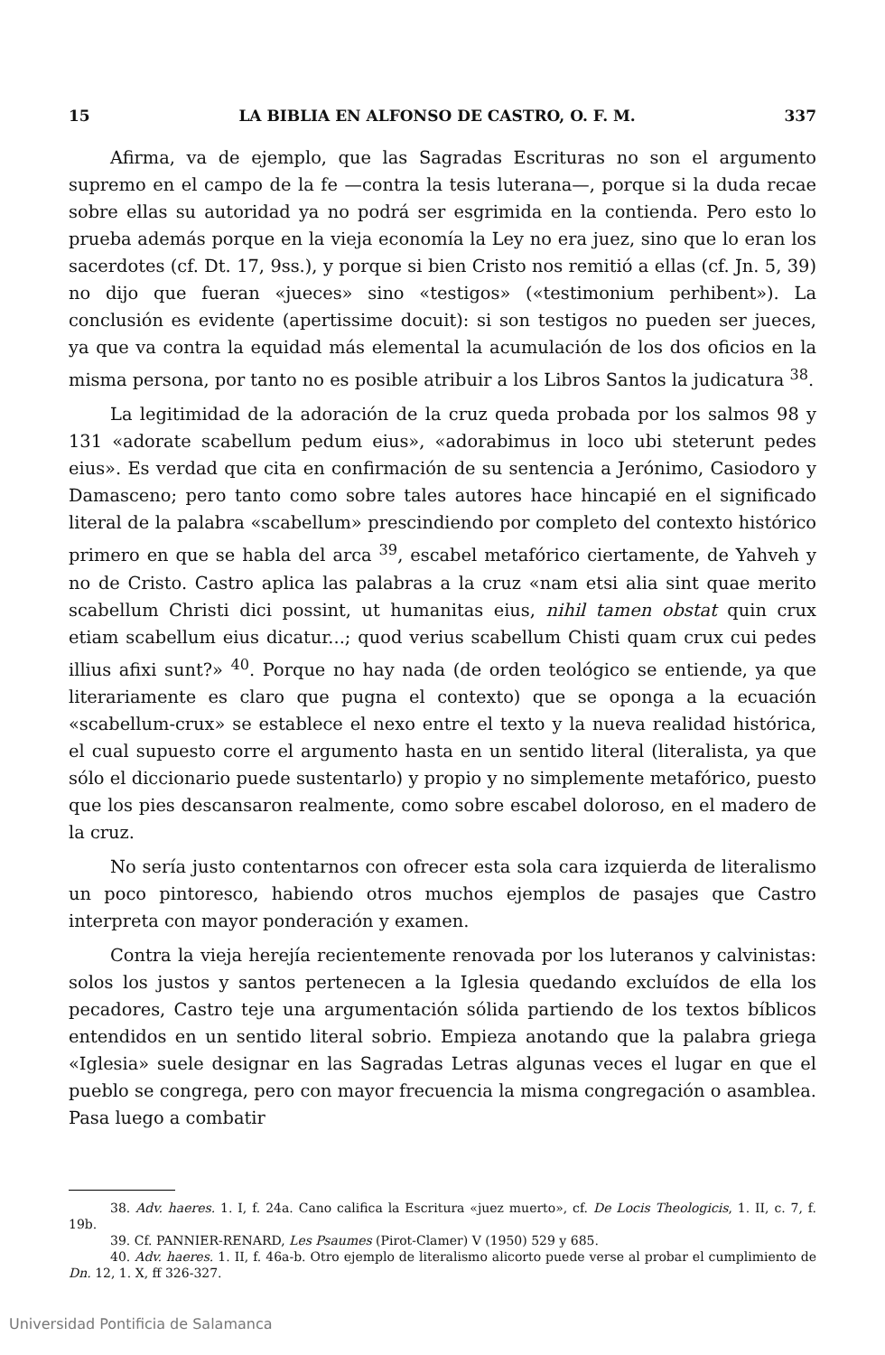15 LA BIBLIA EN ALFONSO DE CASTRO, O. F. M. 337
Afirma, va de ejemplo, que las Sagradas Escrituras no son el argumento supremo en el campo de la fe —contra la tesis luterana—, porque si la duda recae sobre ellas su autoridad ya no podrá ser esgrimida en la contienda. Pero esto lo prueba además porque en la vieja economía la Ley no era juez, sino que lo eran los sacerdotes (cf. Dt. 17, 9ss.), y porque si bien Cristo nos remitió a ellas (cf. Jn. 5, 39) no dijo que fueran «jueces» sino «testigos» («testimonium perhibent»). La conclusión es evidente (apertissime docuit): si son testigos no pueden ser jueces, ya que va contra la equidad más elemental la acumulación de los dos oficios en la misma persona, por tanto no es posible atribuir a los Libros Santos la judicatura <sup>38</sup>.
La legitimidad de la adoración de la cruz queda probada por los salmos 98 y 131 «adorate scabellum pedum eius», «adorabimus in loco ubi steterunt pedes eius». Es verdad que cita en confirmación de su sentencia a Jerónimo, Casiodoro y Damasceno; pero tanto como sobre tales autores hace hincapié en el significado literal de la palabra «scabellum» prescindiendo por completo del contexto histórico primero en que se habla del arca <sup>39</sup>, escabel metafórico ciertamente, de Yahveh y no de Cristo. Castro aplica las palabras a la cruz «nam etsi alia sint quae merito scabellum Christi dici possint, ut humanitas eius, nihil tamen obstat quin crux etiam scabellum eius dicatur...; quod verius scabellum Chisti quam crux cui pedes illius afixi sunt?» <sup>40</sup>. Porque no hay nada (de orden teológico se entiende, ya que literariamente es claro que pugna el contexto) que se oponga a la ecuación «scabellum-crux» se establece el nexo entre el texto y la nueva realidad histórica, el cual supuesto corre el argumento hasta en un sentido literal (literalista, ya que sólo el diccionario puede sustentarlo) y propio y no simplemente metafórico, puesto que los pies descansaron realmente, como sobre escabel doloroso, en el madero de la cruz.
No sería justo contentarnos con ofrecer esta sola cara izquierda de literalismo un poco pintoresco, habiendo otros muchos ejemplos de pasajes que Castro interpreta con mayor ponderación y examen.
Contra la vieja herejía recientemente renovada por los luteranos y calvinistas: solos los justos y santos pertenecen a la Iglesia quedando excluídos de ella los pecadores, Castro teje una argumentación sólida partiendo de los textos bíblicos entendidos en un sentido literal sobrio. Empieza anotando que la palabra griega «Iglesia» suele designar en las Sagradas Letras algunas veces el lugar en que el pueblo se congrega, pero con mayor frecuencia la misma congregación o asamblea. Pasa luego a combatir
38. Adv. haeres. 1. I, f. 24a. Cano califica la Escritura «juez muerto», cf. De Locis Theologicis, 1. II, c. 7, f. 19b.
39. Cf. PANNIER-RENARD, Les Psaumes (Pirot-Clamer) V (1950) 529 y 685.
40. Adv. haeres. 1. II, f. 46a-b. Otro ejemplo de literalismo alicorto puede verse al probar el cumplimiento de Dn. 12, 1. X, ff 326-327.
Universidad Pontificia de Salamanca